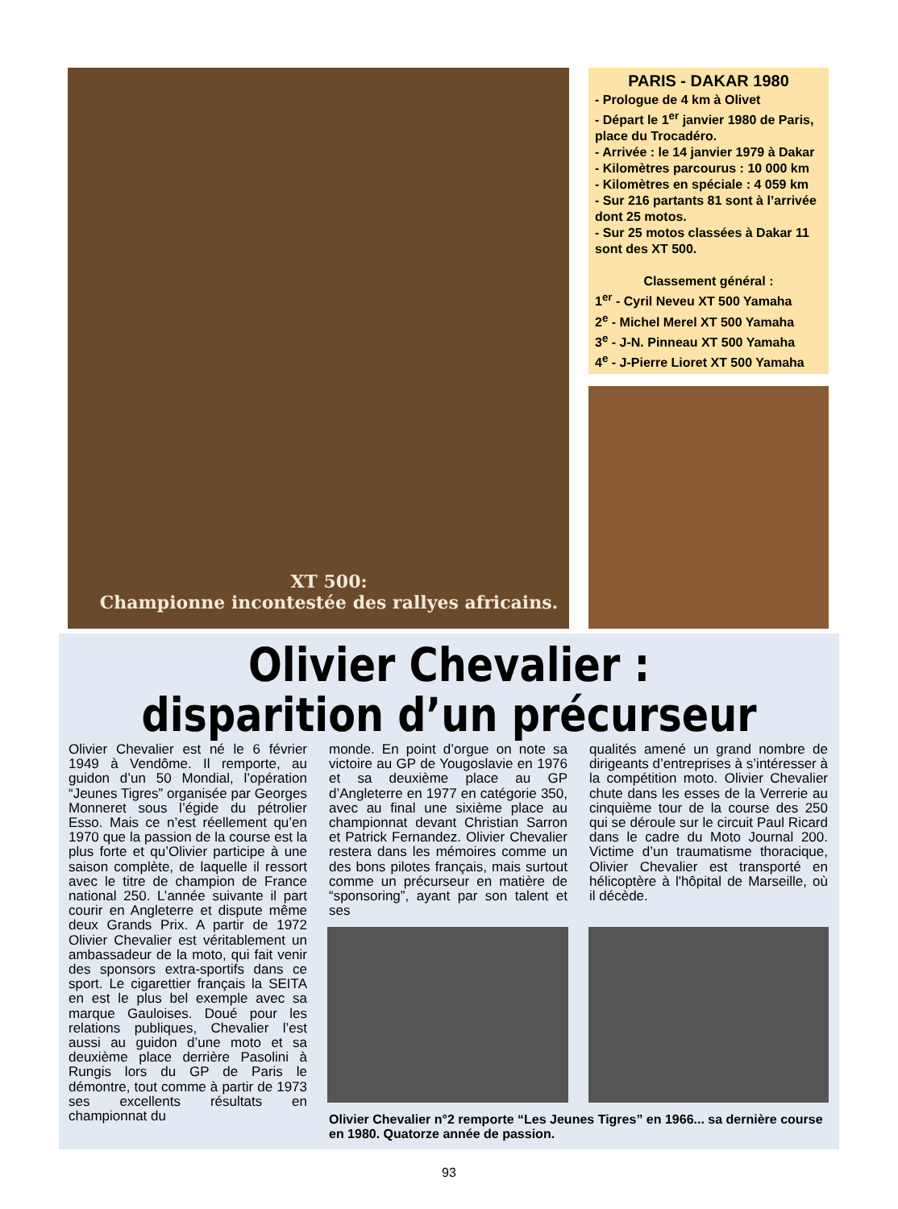XT 500:
Championne incontestée des rallyes africains.
PARIS - DAKAR 1980
- Prologue de 4 km à Olivet
- Départ le 1<sup>er</sup> janvier 1980 de Paris, place du Trocadéro.
- Arrivée : le 14 janvier 1979 à Dakar
- Kilomètres parcourus : 10 000 km
- Kilomètres en spéciale : 4 059 km
- Sur 216 partants 81 sont à l’arrivée dont 25 motos.
- Sur 25 motos classées à Dakar 11 sont des XT 500.
Classement général :
1<sup>er</sup> - Cyril Neveu XT 500 Yamaha
2<sup>e</sup> - Michel Merel XT 500 Yamaha
3<sup>e</sup> - J-N. Pinneau XT 500 Yamaha
4<sup>e</sup> - J-Pierre Lioret XT 500 Yamaha
Olivier Chevalier :
disparition d’un précurseur
Olivier Chevalier est né le 6 février 1949 à Vendôme. Il remporte, au guidon d’un 50 Mondial, l’opération “Jeunes Tigres” organisée par Georges Monneret sous l’égide du pétrolier Esso. Mais ce n’est réellement qu’en 1970 que la passion de la course est la plus forte et qu’Olivier participe à une saison complète, de laquelle il ressort avec le titre de champion de France national 250. L’année suivante il part courir en Angleterre et dispute même deux Grands Prix. A partir de 1972 Olivier Chevalier est véritablement un ambassadeur de la moto, qui fait venir des sponsors extra-sportifs dans ce sport. Le cigarettier français la SEITA en est le plus bel exemple avec sa marque Gauloises. Doué pour les relations publiques, Chevalier l’est aussi au guidon d’une moto et sa deuxième place derrière Pasolini à Rungis lors du GP de Paris le démontre, tout comme à partir de 1973 ses excellents résultats en championnat du
monde. En point d’orgue on note sa victoire au GP de Yougoslavie en 1976 et sa deuxième place au GP d’Angleterre en 1977 en catégorie 350, avec au final une sixième place au championnat devant Christian Sarron et Patrick Fernandez. Olivier Chevalier restera dans les mémoires comme un des bons pilotes français, mais surtout comme un précurseur en matière de “sponsoring”, ayant par son talent et ses
qualités amené un grand nombre de dirigeants d’entreprises à s’intéresser à la compétition moto. Olivier Chevalier chute dans les esses de la Verrerie au cinquième tour de la course des 250 qui se déroule sur le circuit Paul Ricard dans le cadre du Moto Journal 200. Victime d’un traumatisme thoracique, Olivier Chevalier est transporté en hélicoptère à l'hôpital de Marseille, où il décède.
Olivier Chevalier n°2 remporte “Les Jeunes Tigres” en 1966... sa dernière course en 1980. Quatorze année de passion.
93